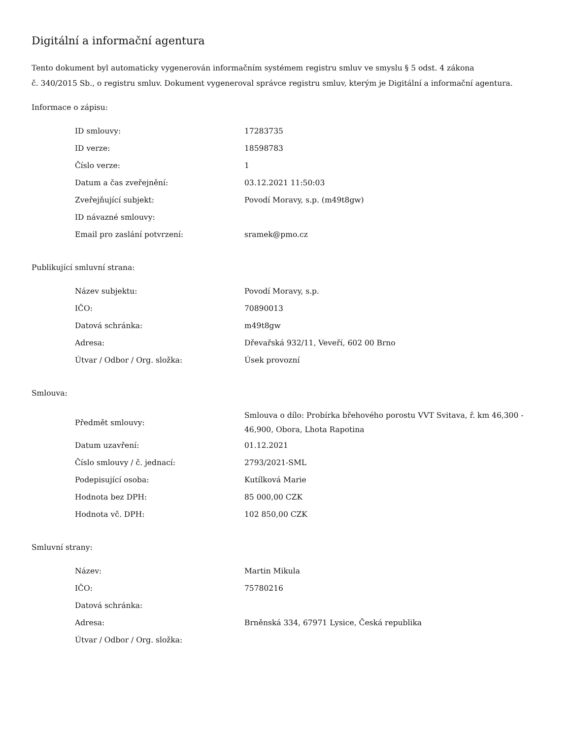Digitální a informační agentura
Tento dokument byl automaticky vygenerován informačním systémem registru smluv ve smyslu § 5 odst. 4 zákona
č. 340/2015 Sb., o registru smluv. Dokument vygeneroval správce registru smluv, kterým je Digitální a informační agentura.
Informace o zápisu:
| ID smlouvy: | 17283735 |
| ID verze: | 18598783 |
| Číslo verze: | 1 |
| Datum a čas zveřejnění: | 03.12.2021 11:50:03 |
| Zveřejňující subjekt: | Povodí Moravy, s.p. (m49t8gw) |
| ID návazné smlouvy: | |
| Email pro zaslání potvrzení: | sramek@pmo.cz |
Publikující smluvní strana:
| Název subjektu: | Povodí Moravy, s.p. |
| IČO: | 70890013 |
| Datová schránka: | m49t8gw |
| Adresa: | Dřevařská 932/11, Veveří, 602 00 Brno |
| Útvar / Odbor / Org. složka: | Úsek provozní |
Smlouva:
| Předmět smlouvy: | Smlouva o dílo: Probírka břehového porostu VVT Svitava, ř. km 46,300 - 46,900, Obora, Lhota Rapotina |
| Datum uzavření: | 01.12.2021 |
| Číslo smlouvy / č. jednací: | 2793/2021-SML |
| Podepisující osoba: | Kutílková Marie |
| Hodnota bez DPH: | 85 000,00 CZK |
| Hodnota vč. DPH: | 102 850,00 CZK |
Smluvní strany:
| Název: | Martin Mikula |
| IČO: | 75780216 |
| Datová schránka: | |
| Adresa: | Brněnská 334, 67971 Lysice, Česká republika |
| Útvar / Odbor / Org. složka: | |